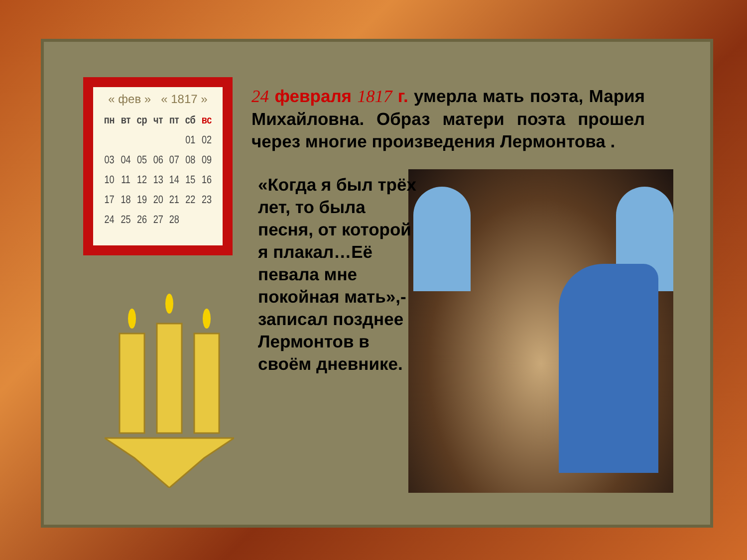« фев » « 1817 »
| пн | вт | ср | чт | пт | сб | вс |
| --- | --- | --- | --- | --- | --- | --- |
| | | | | | 01 | 02 |
| 03 | 04 | 05 | 06 | 07 | 08 | 09 |
| 10 | 11 | 12 | 13 | 14 | 15 | 16 |
| 17 | 18 | 19 | 20 | 21 | 22 | 23 |
| 24 | 25 | 26 | 27 | 28 | | |
24 февраля 1817 г. умерла мать поэта, Мария Михайловна. Образ матери поэта прошел через многие произведения Лермонтова .
«Когда я был трёх лет, то была песня, от которой я плакал…Её певала мне покойная мать»,- записал позднее Лермонтов в своём дневнике.